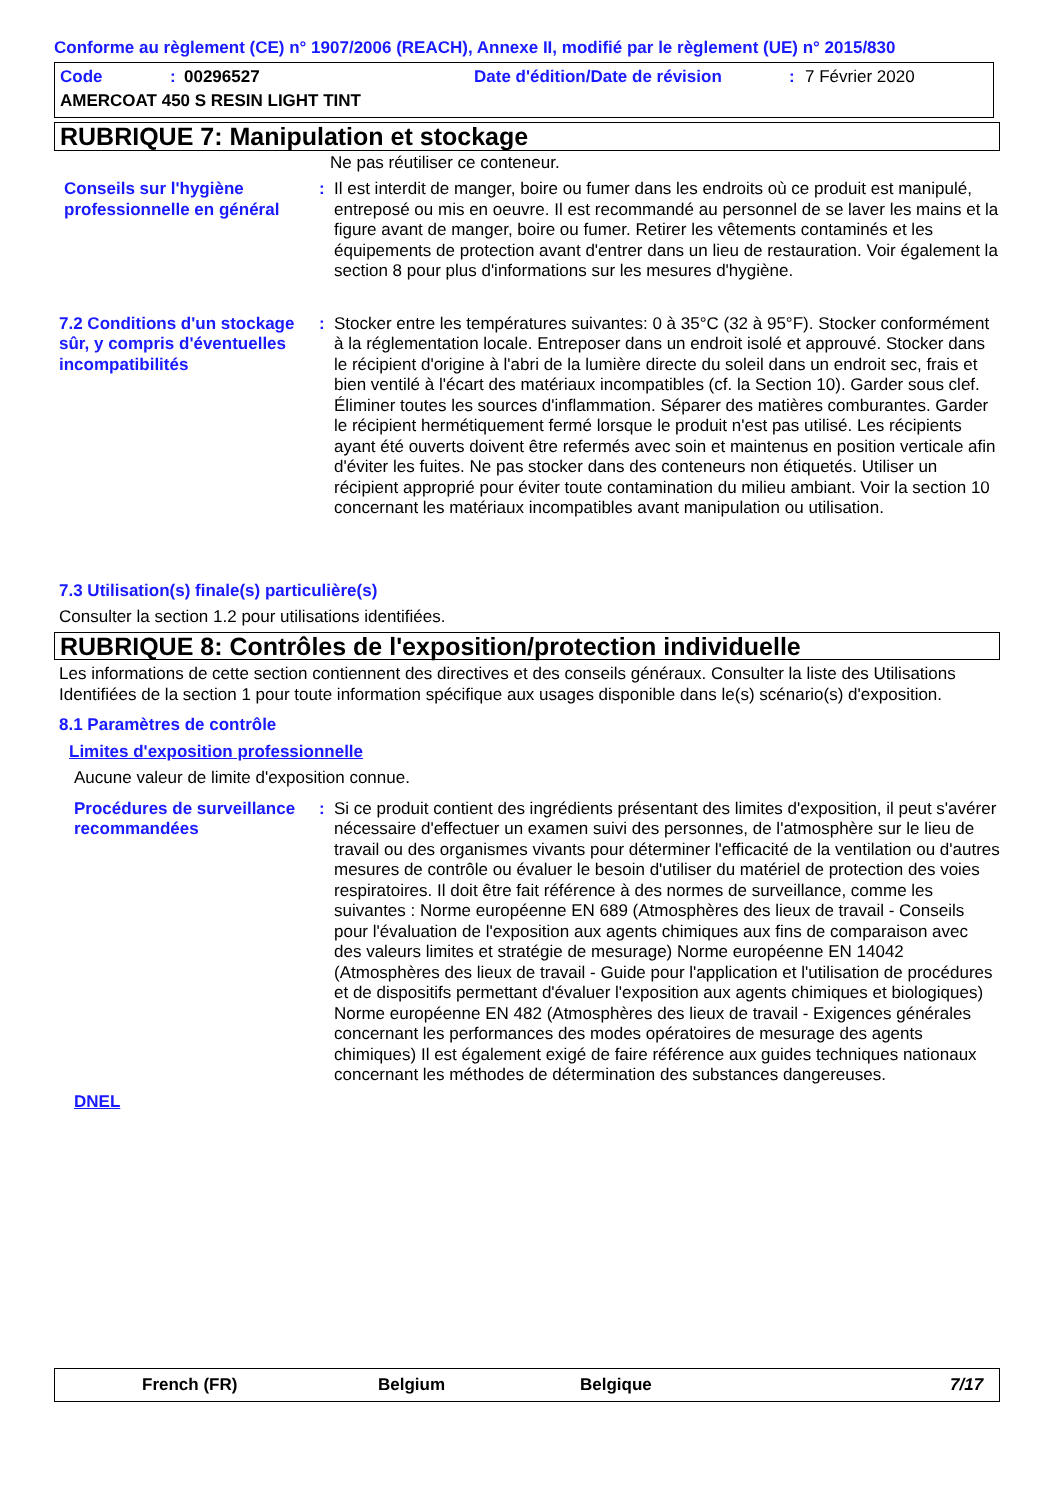Conforme au règlement (CE) n° 1907/2006 (REACH), Annexe II, modifié par le règlement (UE) n° 2015/830
Code: 00296527 Date d'édition/Date de révision: 7 Février 2020
AMERCOAT 450 S RESIN LIGHT TINT
RUBRIQUE 7: Manipulation et stockage
Ne pas réutiliser ce conteneur.
Conseils sur l'hygiène professionnelle en général
: Il est interdit de manger, boire ou fumer dans les endroits où ce produit est manipulé, entreposé ou mis en oeuvre. Il est recommandé au personnel de se laver les mains et la figure avant de manger, boire ou fumer. Retirer les vêtements contaminés et les équipements de protection avant d'entrer dans un lieu de restauration. Voir également la section 8 pour plus d'informations sur les mesures d'hygiène.
7.2 Conditions d'un stockage sûr, y compris d'éventuelles incompatibilités
: Stocker entre les températures suivantes: 0 à 35°C (32 à 95°F). Stocker conformément à la réglementation locale. Entreposer dans un endroit isolé et approuvé. Stocker dans le récipient d'origine à l'abri de la lumière directe du soleil dans un endroit sec, frais et bien ventilé à l'écart des matériaux incompatibles (cf. la Section 10). Garder sous clef. Éliminer toutes les sources d'inflammation. Séparer des matières comburantes. Garder le récipient hermétiquement fermé lorsque le produit n'est pas utilisé. Les récipients ayant été ouverts doivent être refermés avec soin et maintenus en position verticale afin d'éviter les fuites. Ne pas stocker dans des conteneurs non étiquetés. Utiliser un récipient approprié pour éviter toute contamination du milieu ambiant. Voir la section 10 concernant les matériaux incompatibles avant manipulation ou utilisation.
7.3 Utilisation(s) finale(s) particulière(s)
Consulter la section 1.2 pour utilisations identifiées.
RUBRIQUE 8: Contrôles de l'exposition/protection individuelle
Les informations de cette section contiennent des directives et des conseils généraux. Consulter la liste des Utilisations Identifiées de la section 1 pour toute information spécifique aux usages disponible dans le(s) scénario(s) d'exposition.
8.1 Paramètres de contrôle
Limites d'exposition professionnelle
Aucune valeur de limite d'exposition connue.
Procédures de surveillance recommandées
: Si ce produit contient des ingrédients présentant des limites d'exposition, il peut s'avérer nécessaire d'effectuer un examen suivi des personnes, de l'atmosphère sur le lieu de travail ou des organismes vivants pour déterminer l'efficacité de la ventilation ou d'autres mesures de contrôle ou évaluer le besoin d'utiliser du matériel de protection des voies respiratoires. Il doit être fait référence à des normes de surveillance, comme les suivantes : Norme européenne EN 689 (Atmosphères des lieux de travail - Conseils pour l'évaluation de l'exposition aux agents chimiques aux fins de comparaison avec des valeurs limites et stratégie de mesurage) Norme européenne EN 14042 (Atmosphères des lieux de travail - Guide pour l'application et l'utilisation de procédures et de dispositifs permettant d'évaluer l'exposition aux agents chimiques et biologiques) Norme européenne EN 482 (Atmosphères des lieux de travail - Exigences générales concernant les performances des modes opératoires de mesurage des agents chimiques) Il est également exigé de faire référence aux guides techniques nationaux concernant les méthodes de détermination des substances dangereuses.
DNEL
French (FR) Belgium Belgique 7/17